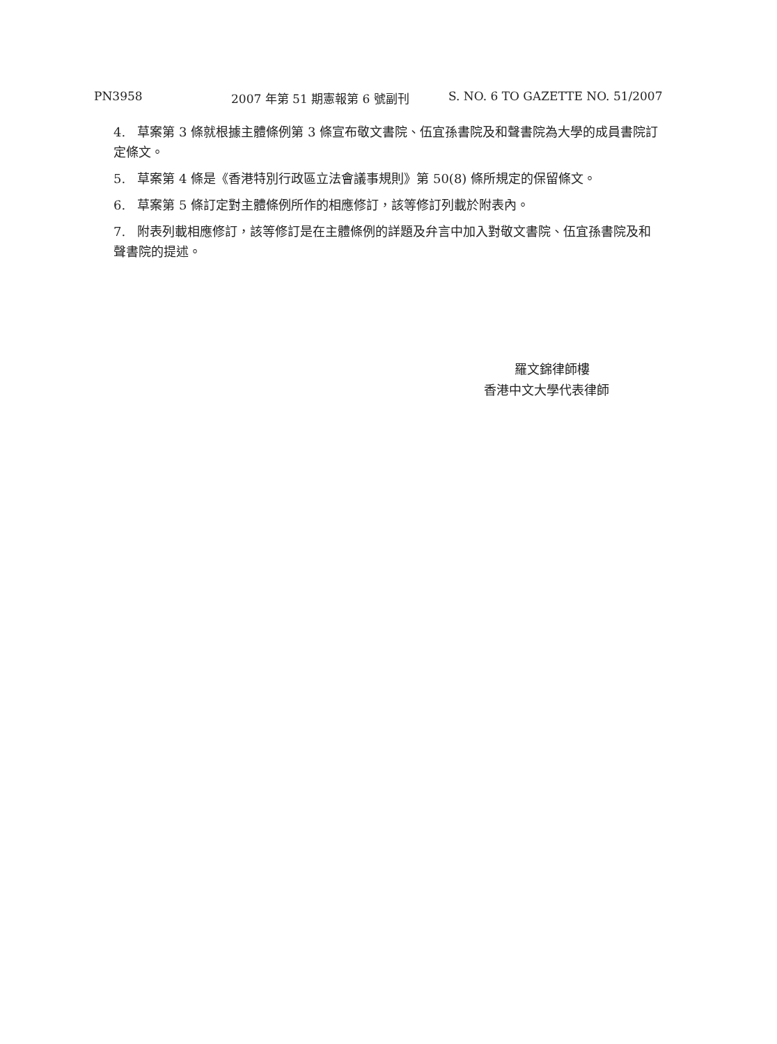PN3958 2007 年第 51 期憲報第 6 號副刊 S. NO. 6 TO GAZETTE NO. 51/2007
4. 草案第 3 條就根據主體條例第 3 條宣布敬文書院、伍宜孫書院及和聲書院為大學的成員書院訂定條文。
5. 草案第 4 條是《香港特別行政區立法會議事規則》第 50(8) 條所規定的保留條文。
6. 草案第 5 條訂定對主體條例所作的相應修訂，該等修訂列載於附表內。
7. 附表列載相應修訂，該等修訂是在主體條例的詳題及弁言中加入對敬文書院、伍宜孫書院及和聲書院的提述。
羅文錦律師樓
香港中文大學代表律師